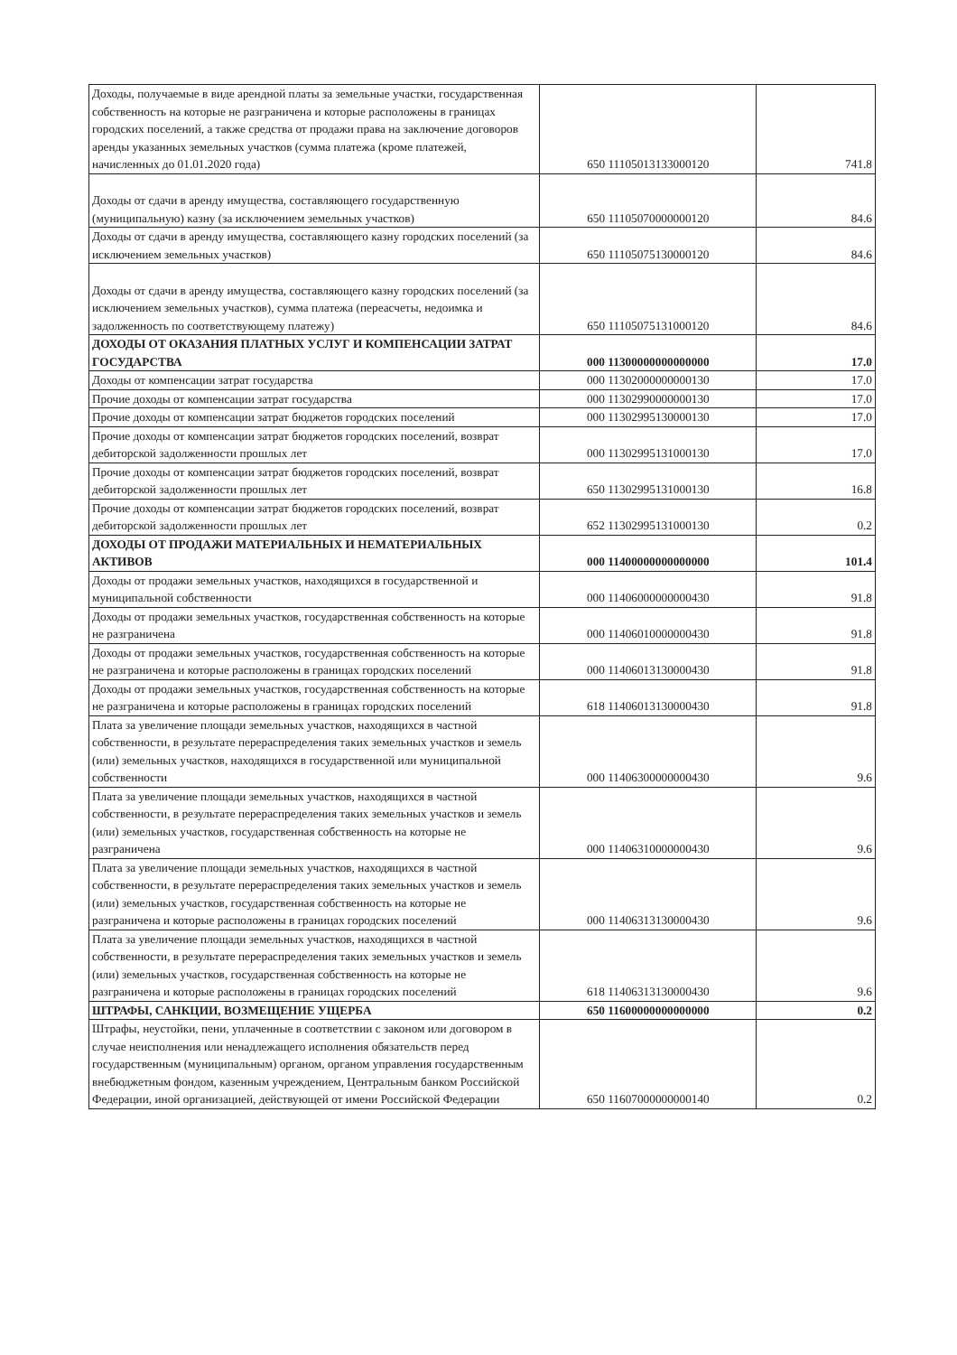| Доходы, получаемые в виде арендной платы за земельные участки, государственная собственность на которые не разграничена и которые расположены в границах городских поселений, а также средства от продажи права на заключение договоров аренды указанных земельных участков (сумма платежа (кроме платежей, начисленных до 01.01.2020 года) | 650 11105013133000120 | 741.8 |
| Доходы от сдачи в аренду имущества, составляющего государственную (муниципальную) казну (за исключением земельных участков) | 650 11105070000000120 | 84.6 |
| Доходы от сдачи в аренду имущества, составляющего казну городских поселений (за исключением земельных участков) | 650 11105075130000120 | 84.6 |
| Доходы от сдачи в аренду имущества, составляющего казну городских поселений (за исключением земельных участков), сумма платежа (переасчеты, недоимка и задолженность по соответствующему платежу) | 650 11105075131000120 | 84.6 |
| ДОХОДЫ ОТ ОКАЗАНИЯ ПЛАТНЫХ УСЛУГ И КОМПЕНСАЦИИ ЗАТРАТ ГОСУДАРСТВА | 000 11300000000000000 | 17.0 |
| Доходы от компенсации затрат государства | 000 11302000000000130 | 17.0 |
| Прочие доходы от компенсации затрат государства | 000 11302990000000130 | 17.0 |
| Прочие доходы от компенсации затрат бюджетов городских поселений | 000 11302995130000130 | 17.0 |
| Прочие доходы от компенсации затрат бюджетов городских поселений, возврат дебиторской задолженности прошлых лет | 000 11302995131000130 | 17.0 |
| Прочие доходы от компенсации затрат бюджетов городских поселений, возврат дебиторской задолженности прошлых лет | 650 11302995131000130 | 16.8 |
| Прочие доходы от компенсации затрат бюджетов городских поселений, возврат дебиторской задолженности прошлых лет | 652 11302995131000130 | 0.2 |
| ДОХОДЫ ОТ ПРОДАЖИ МАТЕРИАЛЬНЫХ И НЕМАТЕРИАЛЬНЫХ АКТИВОВ | 000 11400000000000000 | 101.4 |
| Доходы от продажи земельных участков, находящихся в государственной и муниципальной собственности | 000 11406000000000430 | 91.8 |
| Доходы от продажи земельных участков, государственная собственность на которые не разграничена | 000 11406010000000430 | 91.8 |
| Доходы от продажи земельных участков, государственная собственность на которые не разграничена и которые расположены в границах городских поселений | 000 11406013130000430 | 91.8 |
| Доходы от продажи земельных участков, государственная собственность на которые не разграничена и которые расположены в границах городских поселений | 618 11406013130000430 | 91.8 |
| Плата за увеличение площади земельных участков, находящихся в частной собственности, в результате перераспределения таких земельных участков и земель (или) земельных участков, находящихся в государственной или муниципальной собственности | 000 11406300000000430 | 9.6 |
| Плата за увеличение площади земельных участков, находящихся в частной собственности, в результате перераспределения таких земельных участков и земель (или) земельных участков, государственная собственность на которые не разграничена | 000 11406310000000430 | 9.6 |
| Плата за увеличение площади земельных участков, находящихся в частной собственности, в результате перераспределения таких земельных участков и земель (или) земельных участков, государственная собственность на которые не разграничена и которые расположены в границах городских поселений | 000 11406313130000430 | 9.6 |
| Плата за увеличение площади земельных участков, находящихся в частной собственности, в результате перераспределения таких земельных участков и земель (или) земельных участков, государственная собственность на которые не разграничена и которые расположены в границах городских поселений | 618 11406313130000430 | 9.6 |
| ШТРАФЫ, САНКЦИИ, ВОЗМЕЩЕНИЕ УЩЕРБА | 650 11600000000000000 | 0.2 |
| Штрафы, неустойки, пени, уплаченные в соответствии с законом или договором в случае неисполнения или ненадлежащего исполнения обязательств перед государственным (муниципальным) органом, органом управления государственным внебюджетным фондом, казенным учреждением, Центральным банком Российской Федерации, иной организацией, действующей от имени Российской Федерации | 650 11607000000000140 | 0.2 |